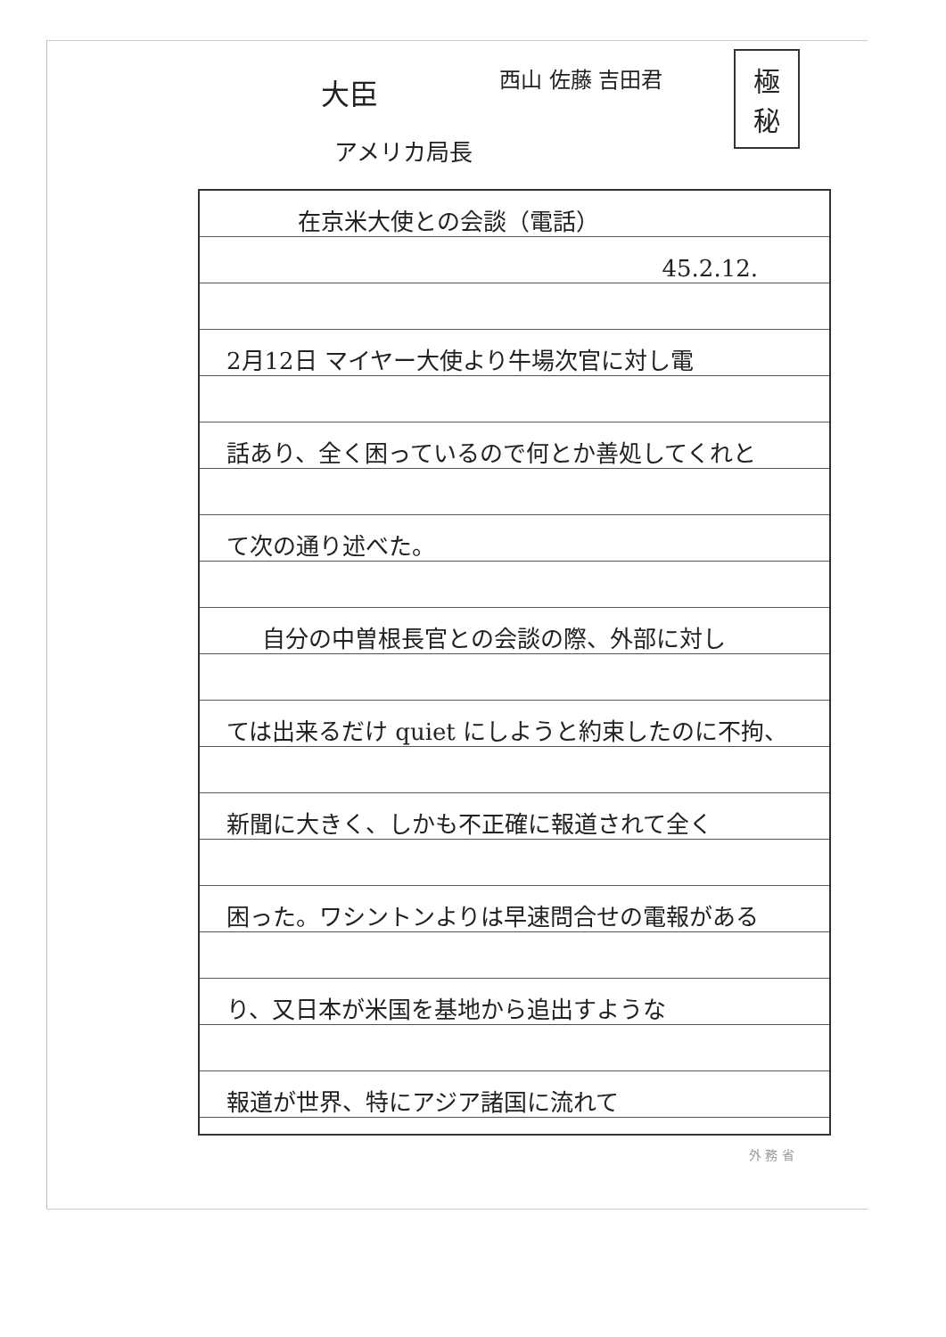大臣
アメリカ局長
西山 佐藤 吉田君
極秘
在京米大使との会談（電話）
45.2.12.
2月12日 マイヤー大使より牛場次官に対し電
話あり、全く困っているので何とか善処してくれと
て次の通り述べた。
自分の中曽根長官との会談の際、外部に対し
ては出来るだけ quiet にしようと約束したのに不拘、
新聞に大きく、しかも不正確に報道されて全く
困った。ワシントンよりは早速問合せの電報がある
り、又日本が米国を基地から追出すような
報道が世界、特にアジア諸国に流れて
外 務 省